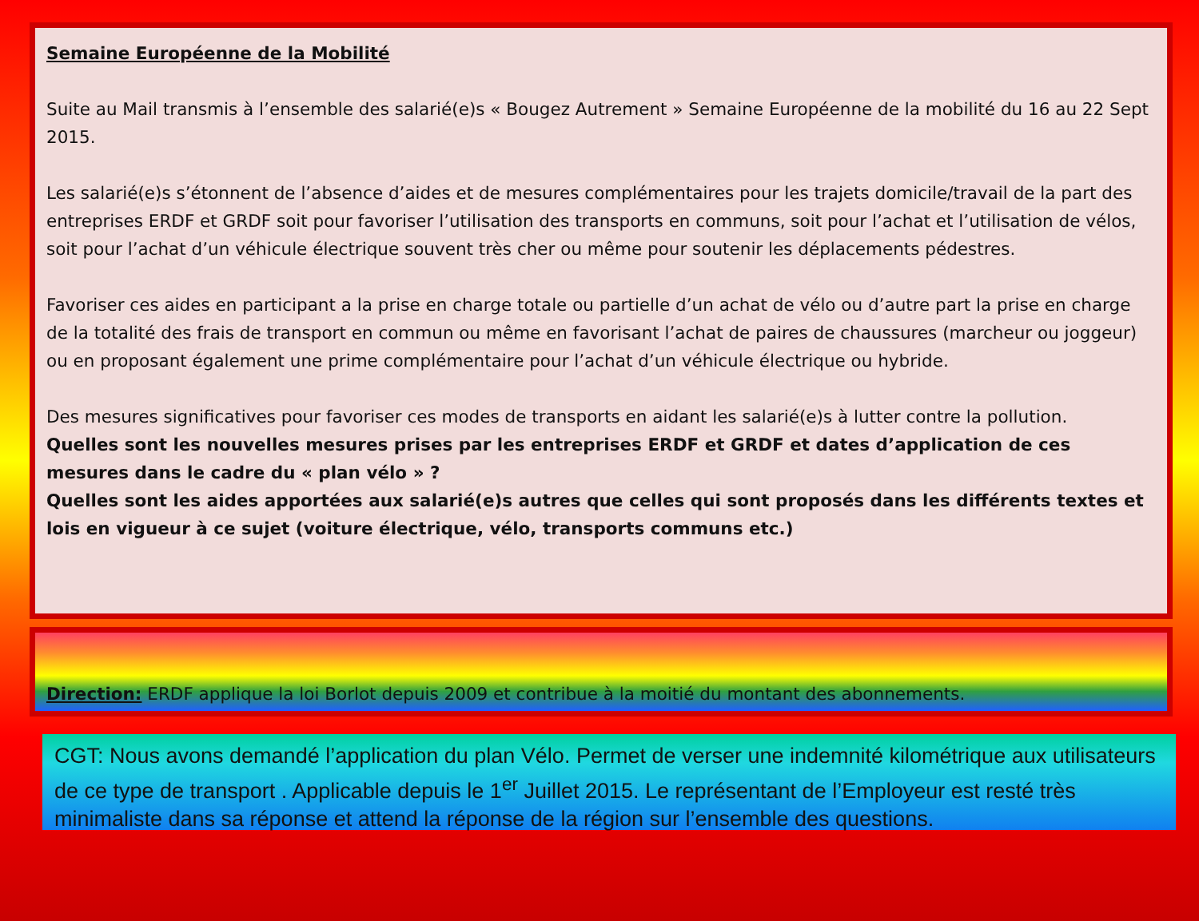Semaine Européenne de la Mobilité
Suite au Mail transmis à l’ensemble des salarié(e)s « Bougez Autrement » Semaine Européenne de la mobilité du 16 au 22 Sept 2015.
Les salarié(e)s s’étonnent de l’absence d’aides et de mesures complémentaires pour les trajets domicile/travail de la part des entreprises ERDF et GRDF soit pour favoriser l’utilisation des transports en communs, soit pour l’achat et l’utilisation de vélos, soit pour l’achat d’un véhicule électrique souvent très cher ou même pour soutenir les déplacements pédestres.
Favoriser ces aides en participant a la prise en charge totale ou partielle d’un achat de vélo ou d’autre part la prise en charge de la totalité des frais de transport en commun ou même en favorisant l’achat de paires de chaussures (marcheur ou joggeur) ou en proposant également une prime complémentaire pour l’achat d’un véhicule électrique ou hybride.
Des mesures significatives pour favoriser ces modes de transports en aidant les salarié(e)s à lutter contre la pollution.
Quelles sont les nouvelles mesures prises par les entreprises ERDF et GRDF et dates d’application de ces mesures dans le cadre du « plan vélo » ?
Quelles sont les aides apportées aux salarié(e)s autres que celles qui sont proposés dans les différents textes et lois en vigueur à ce sujet (voiture électrique, vélo, transports communs etc.)
Direction: ERDF applique la loi Borlot depuis 2009 et contribue à la moitié du montant des abonnements.
CGT: Nous avons demandé l’application du plan Vélo. Permet de verser une indemnité kilométrique aux utilisateurs de ce type de transport . Applicable depuis le 1<sup>er</sup> Juillet 2015. Le représentant de l’Employeur est resté très minimaliste dans sa réponse et attend la réponse de la région sur l’ensemble des questions.